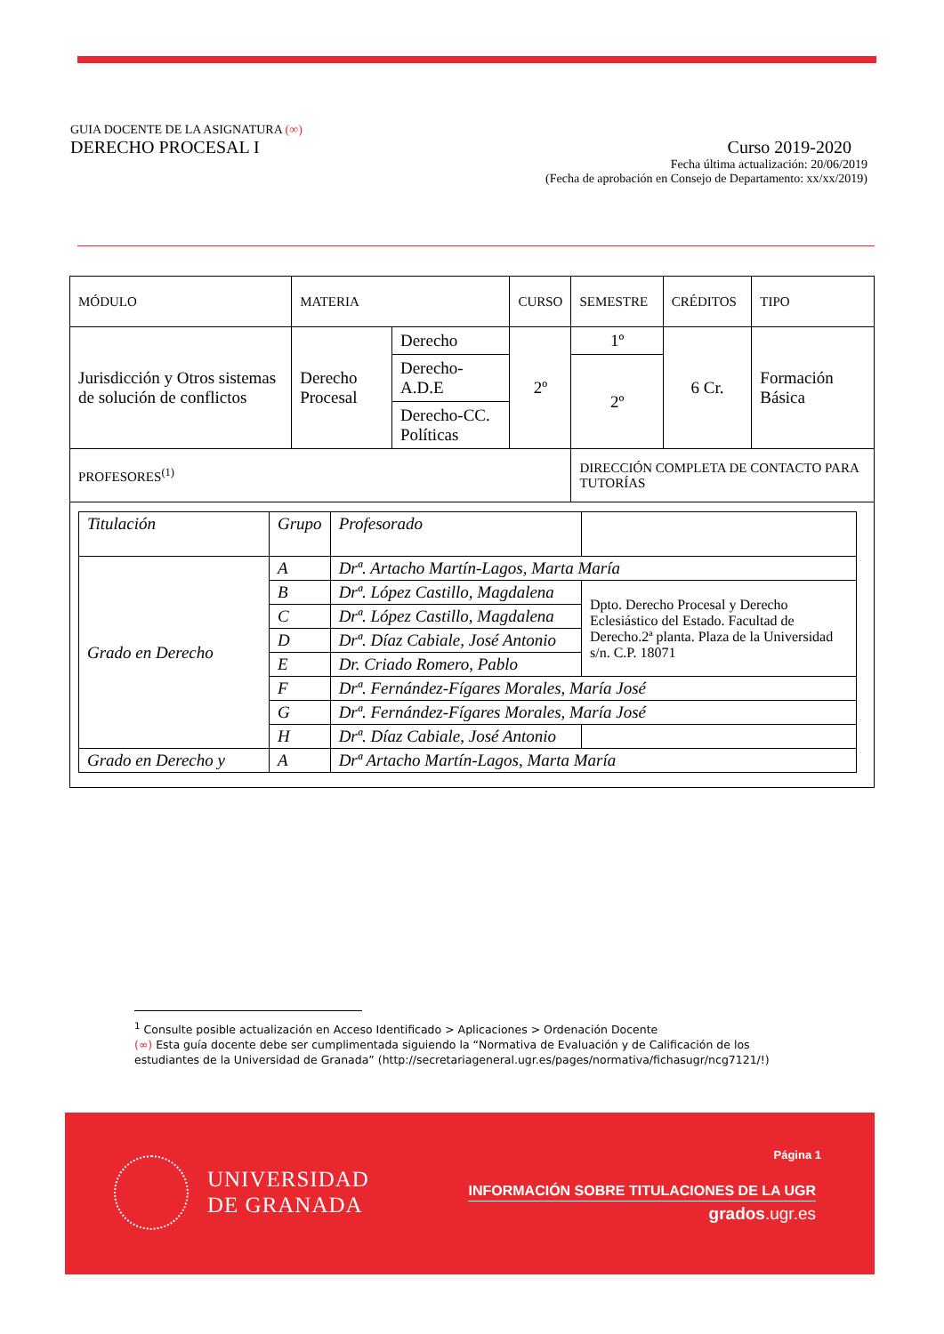GUIA DOCENTE DE LA ASIGNATURA (∞)
DERECHO PROCESAL I Curso 2019-2020
Fecha última actualización: 20/06/2019
(Fecha de aprobación en Consejo de Departamento: xx/xx/2019)
| MÓDULO | MATERIA | | CURSO | SEMESTRE | CRÉDITOS | TIPO |
| Jurisdicción y Otros sistemas de solución de conflictos | Derecho Procesal | Derecho | 2º | 1º | 6 Cr. | Formación Básica |
| | | Derecho-A.D.E | | 2º | | |
| | | Derecho-CC. Políticas | | | | |
| PROFESORES<sup>(1)</sup> | | | | DIRECCIÓN COMPLETA DE CONTACTO PARA TUTORÍAS | | |
| / Titulación / Grupo / Profesorado / / / Grado en Derecho / A / Drª. Artacho Martín-Lagos, Marta María / / / / B / Drª. López Castillo, Magdalena / Dpto. Derecho Procesal y Derecho Eclesiástico del Estado. Facultad de Derecho.2ª planta. Plaza de la Universidad s/n. C.P. 18071 / / / C / Drª. López Castillo, Magdalena / / / / D / Drª. Díaz Cabiale, José Antonio / / / / E / Dr. Criado Romero, Pablo / / / / F / Drª. Fernández-Fígares Morales, María José / / / / G / Drª. Fernández-Fígares Morales, María José / / / / H / Drª. Díaz Cabiale, José Antonio / / / Grado en Derecho y / A / Drª Artacho Martín-Lagos, Marta María / / | | | | | | |
<sup>1</sup> Consulte posible actualización en Acceso Identificado > Aplicaciones > Ordenación Docente
(∞) Esta guía docente debe ser cumplimentada siguiendo la “Normativa de Evaluación y de Calificación de los estudiantes de la Universidad de Granada” (http://secretariageneral.ugr.es/pages/normativa/fichasugr/ncg7121/!)
UNIVERSIDAD
DE GRANADA
Página 1
INFORMACIÓN SOBRE TITULACIONES DE LA UGR
grados.ugr.es